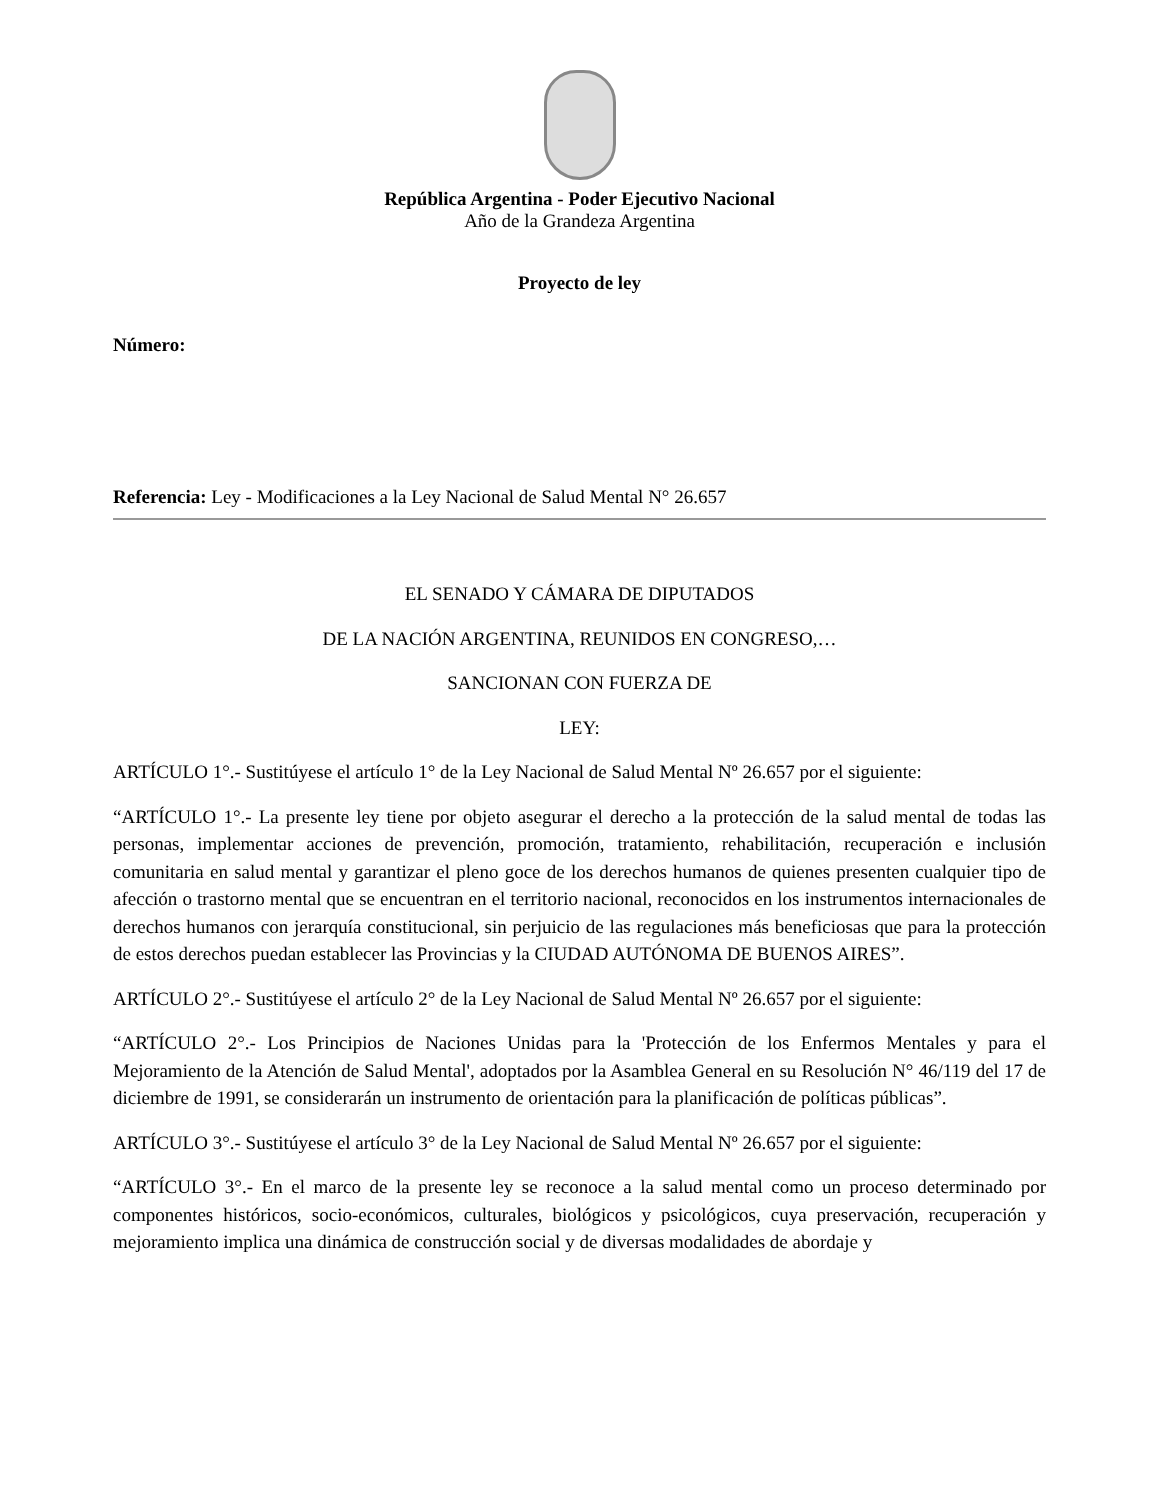República Argentina - Poder Ejecutivo Nacional
Año de la Grandeza Argentina
Proyecto de ley
Número:
Referencia: Ley - Modificaciones a la Ley Nacional de Salud Mental N° 26.657
EL SENADO Y CÁMARA DE DIPUTADOS
DE LA NACIÓN ARGENTINA, REUNIDOS EN CONGRESO,…
SANCIONAN CON FUERZA DE
LEY:
ARTÍCULO 1°.- Sustitúyese el artículo 1° de la Ley Nacional de Salud Mental Nº 26.657 por el siguiente:
“ARTÍCULO 1°.- La presente ley tiene por objeto asegurar el derecho a la protección de la salud mental de todas las personas, implementar acciones de prevención, promoción, tratamiento, rehabilitación, recuperación e inclusión comunitaria en salud mental y garantizar el pleno goce de los derechos humanos de quienes presenten cualquier tipo de afección o trastorno mental que se encuentran en el territorio nacional, reconocidos en los instrumentos internacionales de derechos humanos con jerarquía constitucional, sin perjuicio de las regulaciones más beneficiosas que para la protección de estos derechos puedan establecer las Provincias y la CIUDAD AUTÓNOMA DE BUENOS AIRES”.
ARTÍCULO 2°.- Sustitúyese el artículo 2° de la Ley Nacional de Salud Mental Nº 26.657 por el siguiente:
“ARTÍCULO 2°.- Los Principios de Naciones Unidas para la 'Protección de los Enfermos Mentales y para el Mejoramiento de la Atención de Salud Mental', adoptados por la Asamblea General en su Resolución N° 46/119 del 17 de diciembre de 1991, se considerarán un instrumento de orientación para la planificación de políticas públicas”.
ARTÍCULO 3°.- Sustitúyese el artículo 3° de la Ley Nacional de Salud Mental Nº 26.657 por el siguiente:
“ARTÍCULO 3°.- En el marco de la presente ley se reconoce a la salud mental como un proceso determinado por componentes históricos, socio-económicos, culturales, biológicos y psicológicos, cuya preservación, recuperación y mejoramiento implica una dinámica de construcción social y de diversas modalidades de abordaje y